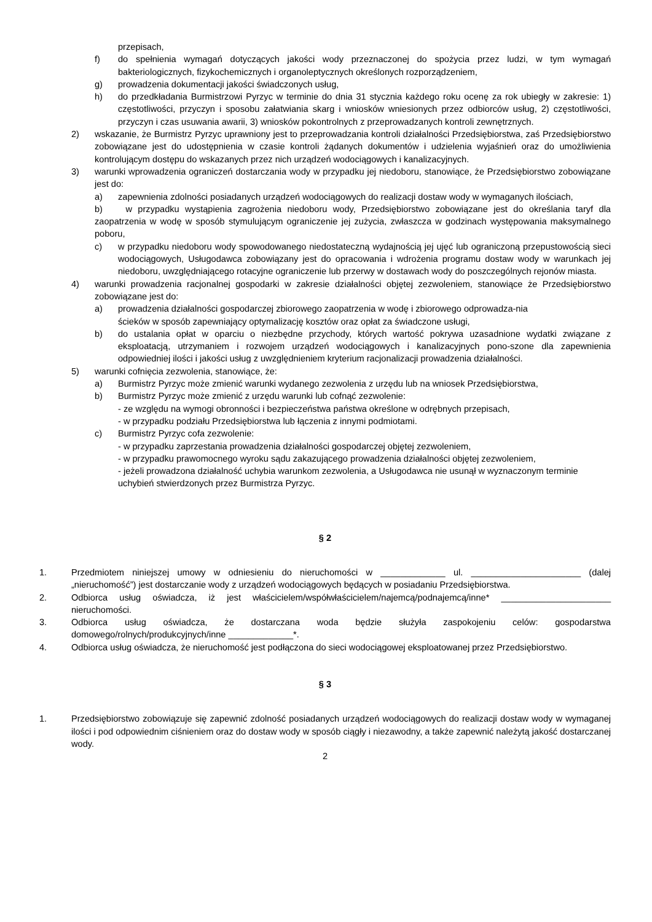przepisach,
f) do spełnienia wymagań dotyczących jakości wody przeznaczonej do spożycia przez ludzi, w tym wymagań bakteriologicznych, fizykochemicznych i organoleptycznych określonych rozporządzeniem,
g) prowadzenia dokumentacji jakości świadczonych usług,
h) do przedkładania Burmistrzowi Pyrzyc w terminie do dnia 31 stycznia każdego roku ocenę za rok ubiegły w zakresie: 1) częstotliwości, przyczyn i sposobu załatwiania skarg i wniosków wniesionych przez odbiorców usług, 2) częstotliwości, przyczyn i czas usuwania awarii, 3) wniosków pokontrolnych z przeprowadzanych kontroli zewnętrznych.
2) wskazanie, że Burmistrz Pyrzyc uprawniony jest to przeprowadzania kontroli działalności Przedsiębiorstwa, zaś Przedsiębiorstwo zobowiązane jest do udostępnienia w czasie kontroli żądanych dokumentów i udzielenia wyjaśnień oraz do umożliwienia kontrolującym dostępu do wskazanych przez nich urządzeń wodociągowych i kanalizacyjnych.
3) warunki wprowadzenia ograniczeń dostarczania wody w przypadku jej niedoboru, stanowiące, że Przedsiębiorstwo zobowiązane jest do:
a) zapewnienia zdolności posiadanych urządzeń wodociągowych do realizacji dostaw wody w wymaganych ilościach,
b) w przypadku wystąpienia zagrożenia niedoboru wody, Przedsiębiorstwo zobowiązane jest do określania taryf dla zaopatrzenia w wodę w sposób stymulującym ograniczenie jej zużycia, zwłaszcza w godzinach występowania maksymalnego poboru,
c) w przypadku niedoboru wody spowodowanego niedostateczną wydajnością jej ujęć lub ograniczoną przepustowością sieci wodociągowych, Usługodawca zobowiązany jest do opracowania i wdrożenia programu dostaw wody w warunkach jej niedoboru, uwzględniającego rotacyjne ograniczenie lub przerwy w dostawach wody do poszczególnych rejonów miasta.
4) warunki prowadzenia racjonalnej gospodarki w zakresie działalności objętej zezwoleniem, stanowiące że Przedsiębiorstwo zobowiązane jest do:
a) prowadzenia działalności gospodarczej zbiorowego zaopatrzenia w wodę i zbiorowego odprowadza-nia
ścieków w sposób zapewniający optymalizację kosztów oraz opłat za świadczone usługi,
b) do ustalania opłat w oparciu o niezbędne przychody, których wartość pokrywa uzasadnione wydatki związane z eksploatacją, utrzymaniem i rozwojem urządzeń wodociągowych i kanalizacyjnych pono-szone dla zapewnienia odpowiedniej ilości i jakości usług z uwzględnieniem kryterium racjonalizacji prowadzenia działalności.
5) warunki cofnięcia zezwolenia, stanowiące, że:
a) Burmistrz Pyrzyc może zmienić warunki wydanego zezwolenia z urzędu lub na wniosek Przedsiębiorstwa,
b) Burmistrz Pyrzyc może zmienić z urzędu warunki lub cofnąć zezwolenie:
- ze względu na wymogi obronności i bezpieczeństwa państwa określone w odrębnych przepisach,
- w przypadku podziału Przedsiębiorstwa lub łączenia z innymi podmiotami.
c) Burmistrz Pyrzyc cofa zezwolenie:
- w przypadku zaprzestania prowadzenia działalności gospodarczej objętej zezwoleniem,
- w przypadku prawomocnego wyroku sądu zakazującego prowadzenia działalności objętej zezwoleniem,
- jeżeli prowadzona działalność uchybia warunkom zezwolenia, a Usługodawca nie usunął w wyznaczonym terminie uchybień stwierdzonych przez Burmistrza Pyrzyc.
§ 2
1. Przedmiotem niniejszej umowy w odniesieniu do nieruchomości w _____________ ul. ______________________ (dalej „nieruchomość”) jest dostarczanie wody z urządzeń wodociągowych będących w posiadaniu Przedsiębiorstwa.
2. Odbiorca usług oświadcza, iż jest właścicielem/współwłaścicielem/najemcą/podnajemcą/inne* ______________________ nieruchomości.
3. Odbiorca usług oświadcza, że dostarczana woda będzie służyła zaspokojeniu celów: gospodarstwa domowego/rolnych/produkcyjnych/inne _____________*.
4. Odbiorca usług oświadcza, że nieruchomość jest podłączona do sieci wodociągowej eksploatowanej przez Przedsiębiorstwo.
§ 3
1. Przedsiębiorstwo zobowiązuje się zapewnić zdolność posiadanych urządzeń wodociągowych do realizacji dostaw wody w wymaganej ilości i pod odpowiednim ciśnieniem oraz do dostaw wody w sposób ciągły i niezawodny, a także zapewnić należytą jakość dostarczanej wody.
2